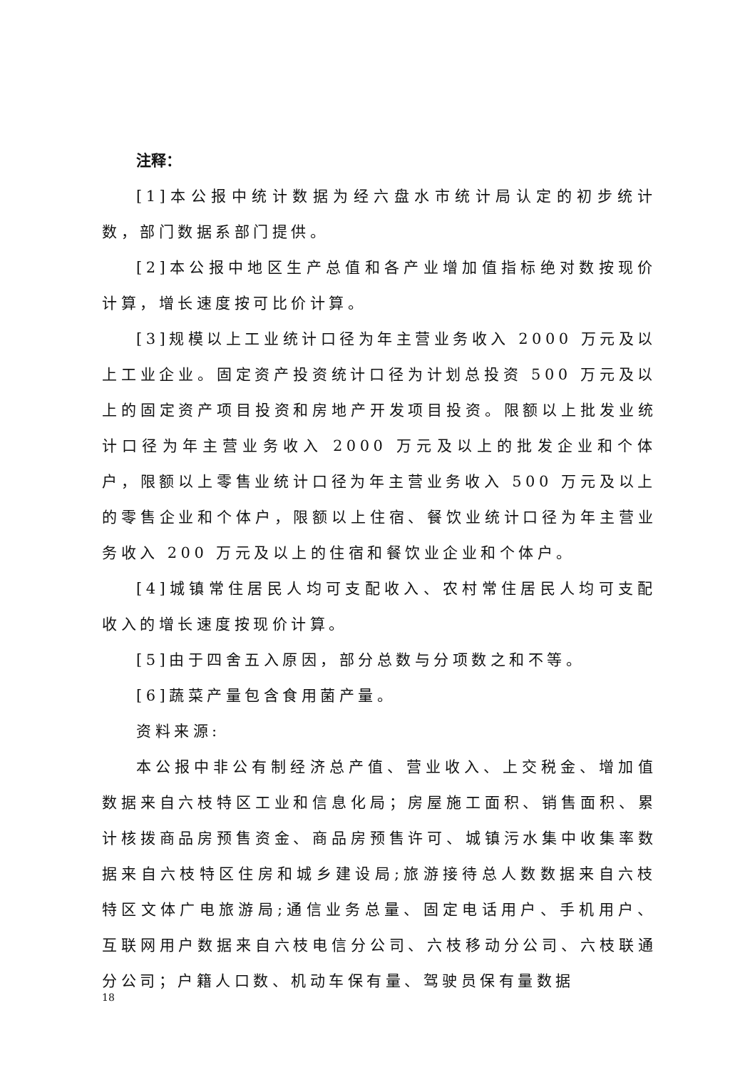注释：
[1]本公报中统计数据为经六盘水市统计局认定的初步统计数，部门数据系部门提供。
[2]本公报中地区生产总值和各产业增加值指标绝对数按现价计算，增长速度按可比价计算。
[3]规模以上工业统计口径为年主营业务收入 2000 万元及以上工业企业。固定资产投资统计口径为计划总投资 500 万元及以上的固定资产项目投资和房地产开发项目投资。限额以上批发业统计口径为年主营业务收入 2000 万元及以上的批发企业和个体户，限额以上零售业统计口径为年主营业务收入 500 万元及以上的零售企业和个体户，限额以上住宿、餐饮业统计口径为年主营业务收入 200 万元及以上的住宿和餐饮业企业和个体户。
[4]城镇常住居民人均可支配收入、农村常住居民人均可支配收入的增长速度按现价计算。
[5]由于四舍五入原因，部分总数与分项数之和不等。
[6]蔬菜产量包含食用菌产量。
资料来源:
本公报中非公有制经济总产值、营业收入、上交税金、增加值数据来自六枝特区工业和信息化局；房屋施工面积、销售面积、累计核拨商品房预售资金、商品房预售许可、城镇污水集中收集率数据来自六枝特区住房和城乡建设局;旅游接待总人数数据来自六枝特区文体广电旅游局;通信业务总量、固定电话用户、手机用户、互联网用户数据来自六枝电信分公司、六枝移动分公司、六枝联通分公司；户籍人口数、机动车保有量、驾驶员保有量数据
18